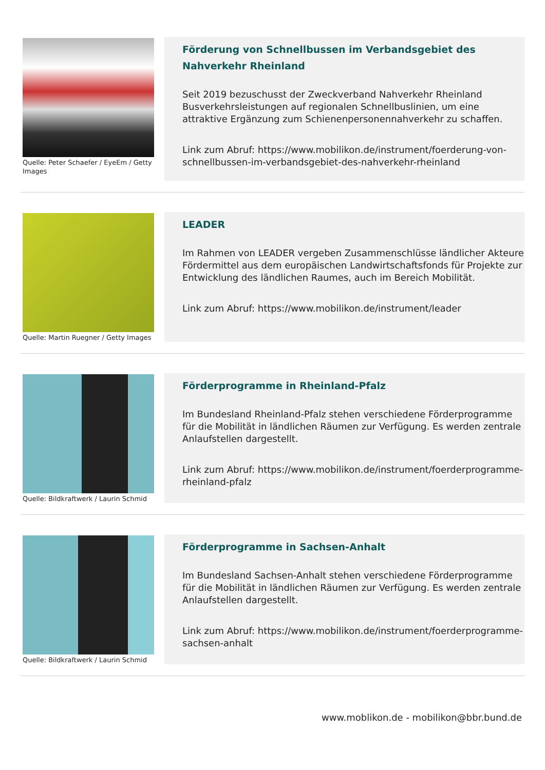Quelle: Peter Schaefer / EyeEm / Getty Images
Förderung von Schnellbussen im Verbandsgebiet des Nahverkehr Rheinland
Seit 2019 bezuschusst der Zweckverband Nahverkehr Rheinland Busverkehrsleistungen auf regionalen Schnellbuslinien, um eine attraktive Ergänzung zum Schienenpersonennahverkehr zu schaffen.
Link zum Abruf: https://www.mobilikon.de/instrument/foerderung-von-schnellbussen-im-verbandsgebiet-des-nahverkehr-rheinland
Quelle: Martin Ruegner / Getty Images
LEADER
Im Rahmen von LEADER vergeben Zusammenschlüsse ländlicher Akteure Fördermittel aus dem europäischen Landwirtschaftsfonds für Projekte zur Entwicklung des ländlichen Raumes, auch im Bereich Mobilität.
Link zum Abruf: https://www.mobilikon.de/instrument/leader
Quelle: Bildkraftwerk / Laurin Schmid
Förderprogramme in Rheinland-Pfalz
Im Bundesland Rheinland-Pfalz stehen verschiedene Förderprogramme für die Mobilität in ländlichen Räumen zur Verfügung. Es werden zentrale Anlaufstellen dargestellt.
Link zum Abruf: https://www.mobilikon.de/instrument/foerderprogramme-rheinland-pfalz
Quelle: Bildkraftwerk / Laurin Schmid
Förderprogramme in Sachsen-Anhalt
Im Bundesland Sachsen-Anhalt stehen verschiedene Förderprogramme für die Mobilität in ländlichen Räumen zur Verfügung. Es werden zentrale Anlaufstellen dargestellt.
Link zum Abruf: https://www.mobilikon.de/instrument/foerderprogramme-sachsen-anhalt
www.moblikon.de - mobilikon@bbr.bund.de